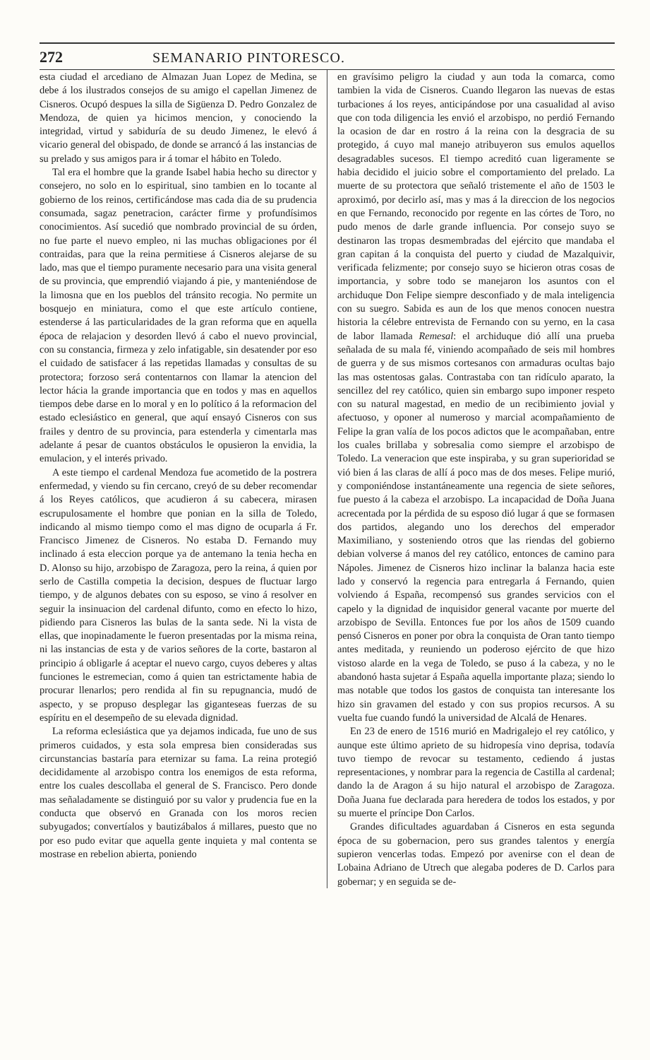272 SEMANARIO PINTORESCO.
esta ciudad el arcediano de Almazan Juan Lopez de Medina, se debe á los ilustrados consejos de su amigo el capellan Jimenez de Cisneros. Ocupó despues la silla de Sigüenza D. Pedro Gonzalez de Mendoza, de quien ya hicimos mencion, y conociendo la integridad, virtud y sabiduría de su deudo Jimenez, le elevó á vicario general del obispado, de donde se arrancó á las instancias de su prelado y sus amigos para ir á tomar el hábito en Toledo.
Tal era el hombre que la grande Isabel habia hecho su director y consejero, no solo en lo espiritual, sino tambien en lo tocante al gobierno de los reinos, certificándose mas cada dia de su prudencia consumada, sagaz penetracion, carácter firme y profundísimos conocimientos. Así sucedió que nombrado provincial de su órden, no fue parte el nuevo empleo, ni las muchas obligaciones por él contraidas, para que la reina permitiese á Cisneros alejarse de su lado, mas que el tiempo puramente necesario para una visita general de su provincia, que emprendió viajando á pie, y manteniéndose de la limosna que en los pueblos del tránsito recogia. No permite un bosquejo en miniatura, como el que este artículo contiene, estenderse á las particularidades de la gran reforma que en aquella época de relajacion y desorden llevó á cabo el nuevo provincial, con su constancia, firmeza y zelo infatigable, sin desatender por eso el cuidado de satisfacer á las repetidas llamadas y consultas de su protectora; forzoso será contentarnos con llamar la atencion del lector hácia la grande importancia que en todos y mas en aquellos tiempos debe darse en lo moral y en lo político á la reformacion del estado eclesiástico en general, que aquí ensayó Cisneros con sus frailes y dentro de su provincia, para estenderla y cimentarla mas adelante á pesar de cuantos obstáculos le opusieron la envidia, la emulacion, y el interés privado.
A este tiempo el cardenal Mendoza fue acometido de la postrera enfermedad, y viendo su fin cercano, creyó de su deber recomendar á los Reyes católicos, que acudieron á su cabecera, mirasen escrupulosamente el hombre que ponian en la silla de Toledo, indicando al mismo tiempo como el mas digno de ocuparla á Fr. Francisco Jimenez de Cisneros. No estaba D. Fernando muy inclinado á esta eleccion porque ya de antemano la tenia hecha en D. Alonso su hijo, arzobispo de Zaragoza, pero la reina, á quien por serlo de Castilla competia la decision, despues de fluctuar largo tiempo, y de algunos debates con su esposo, se vino á resolver en seguir la insinuacion del cardenal difunto, como en efecto lo hizo, pidiendo para Cisneros las bulas de la santa sede. Ni la vista de ellas, que inopinadamente le fueron presentadas por la misma reina, ni las instancias de esta y de varios señores de la corte, bastaron al principio á obligarle á aceptar el nuevo cargo, cuyos deberes y altas funciones le estremecian, como á quien tan estrictamente habia de procurar llenarlos; pero rendida al fin su repugnancia, mudó de aspecto, y se propuso desplegar las giganteseas fuerzas de su espíritu en el desempeño de su elevada dignidad.
La reforma eclesiástica que ya dejamos indicada, fue uno de sus primeros cuidados, y esta sola empresa bien consideradas sus circunstancias bastaría para eternizar su fama. La reina protegió decididamente al arzobispo contra los enemigos de esta reforma, entre los cuales descollaba el general de S. Francisco. Pero donde mas señaladamente se distinguió por su valor y prudencia fue en la conducta que observó en Granada con los moros recien subyugados; convertíalos y bautizábalos á millares, puesto que no por eso pudo evitar que aquella gente inquieta y mal contenta se mostrase en rebelion abierta, poniendo
en gravísimo peligro la ciudad y aun toda la comarca, como tambien la vida de Cisneros. Cuando llegaron las nuevas de estas turbaciones á los reyes, anticipándose por una casualidad al aviso que con toda diligencia les envió el arzobispo, no perdió Fernando la ocasion de dar en rostro á la reina con la desgracia de su protegido, á cuyo mal manejo atribuyeron sus emulos aquellos desagradables sucesos. El tiempo acreditó cuan ligeramente se habia decidido el juicio sobre el comportamiento del prelado. La muerte de su protectora que señaló tristemente el año de 1503 le aproximó, por decirlo así, mas y mas á la direccion de los negocios en que Fernando, reconocido por regente en las córtes de Toro, no pudo menos de darle grande influencia. Por consejo suyo se destinaron las tropas desmembradas del ejército que mandaba el gran capitan á la conquista del puerto y ciudad de Mazalquivir, verificada felizmente; por consejo suyo se hicieron otras cosas de importancia, y sobre todo se manejaron los asuntos con el archiduque Don Felipe siempre desconfiado y de mala inteligencia con su suegro. Sabida es aun de los que menos conocen nuestra historia la célebre entrevista de Fernando con su yerno, en la casa de labor llamada Remesal: el archiduque dió allí una prueba señalada de su mala fé, viniendo acompañado de seis mil hombres de guerra y de sus mismos cortesanos con armaduras ocultas bajo las mas ostentosas galas. Contrastaba con tan ridículo aparato, la sencillez del rey católico, quien sin embargo supo imponer respeto con su natural magestad, en medio de un recibimiento jovial y afectuoso, y oponer al numeroso y marcial acompañamiento de Felipe la gran valía de los pocos adictos que le acompañaban, entre los cuales brillaba y sobresalia como siempre el arzobispo de Toledo. La veneracion que este inspiraba, y su gran superioridad se vió bien á las claras de allí á poco mas de dos meses. Felipe murió, y componiéndose instantáneamente una regencia de siete señores, fue puesto á la cabeza el arzobispo. La incapacidad de Doña Juana acrecentada por la pérdida de su esposo dió lugar á que se formasen dos partidos, alegando uno los derechos del emperador Maximiliano, y sosteniendo otros que las riendas del gobierno debian volverse á manos del rey católico, entonces de camino para Nápoles. Jimenez de Cisneros hizo inclinar la balanza hacia este lado y conservó la regencia para entregarla á Fernando, quien volviendo á España, recompensó sus grandes servicios con el capelo y la dignidad de inquisidor general vacante por muerte del arzobispo de Sevilla. Entonces fue por los años de 1509 cuando pensó Cisneros en poner por obra la conquista de Oran tanto tiempo antes meditada, y reuniendo un poderoso ejército de que hizo vistoso alarde en la vega de Toledo, se puso á la cabeza, y no le abandonó hasta sujetar á España aquella importante plaza; siendo lo mas notable que todos los gastos de conquista tan interesante los hizo sin gravamen del estado y con sus propios recursos. A su vuelta fue cuando fundó la universidad de Alcalá de Henares.
En 23 de enero de 1516 murió en Madrigalejo el rey católico, y aunque este último aprieto de su hidropesía vino deprisa, todavía tuvo tiempo de revocar su testamento, cediendo á justas representaciones, y nombrar para la regencia de Castilla al cardenal; dando la de Aragon á su hijo natural el arzobispo de Zaragoza. Doña Juana fue declarada para heredera de todos los estados, y por su muerte el príncipe Don Carlos.
Grandes dificultades aguardaban á Cisneros en esta segunda época de su gobernacion, pero sus grandes talentos y energía supieron vencerlas todas. Empezó por avenirse con el dean de Lobaina Adriano de Utrech que alegaba poderes de D. Carlos para gobernar; y en seguida se de-